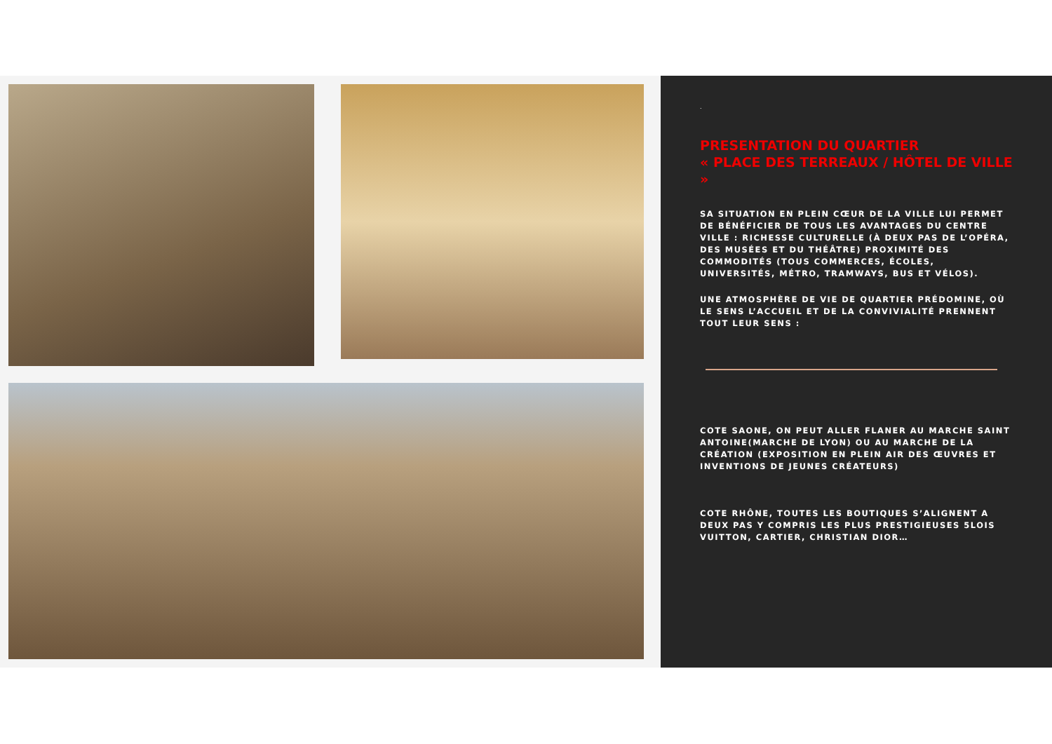.
PRESENTATION DU QUARTIER
« PLACE DES TERREAUX / HÔTEL DE VILLE »
SA SITUATION EN PLEIN CŒUR DE LA VILLE LUI PERMET DE BÉNÉFICIER DE TOUS LES AVANTAGES DU CENTRE VILLE : RICHESSE CULTURELLE (À DEUX PAS DE L’OPÉRA, DES MUSÉES ET DU THÉÂTRE) PROXIMITÉ DES COMMODITÉS (TOUS COMMERCES, ÉCOLES, UNIVERSITÉS, MÉTRO, TRAMWAYS, BUS ET VÉLOS).
UNE ATMOSPHÈRE DE VIE DE QUARTIER PRÉDOMINE, OÙ LE SENS L’ACCUEIL ET DE LA CONVIVIALITÉ PRENNENT TOUT LEUR SENS :
COTE SAONE, ON PEUT ALLER FLANER AU MARCHE SAINT ANTOINE(MARCHE DE LYON) OU AU MARCHE DE LA CRÉATION (EXPOSITION EN PLEIN AIR DES ŒUVRES ET INVENTIONS DE JEUNES CRÉATEURS)
COTE RHÔNE, TOUTES LES BOUTIQUES S’ALIGNENT A DEUX PAS Y COMPRIS LES PLUS PRESTIGIEUSES 5LOIS VUITTON, CARTIER, CHRISTIAN DIOR…